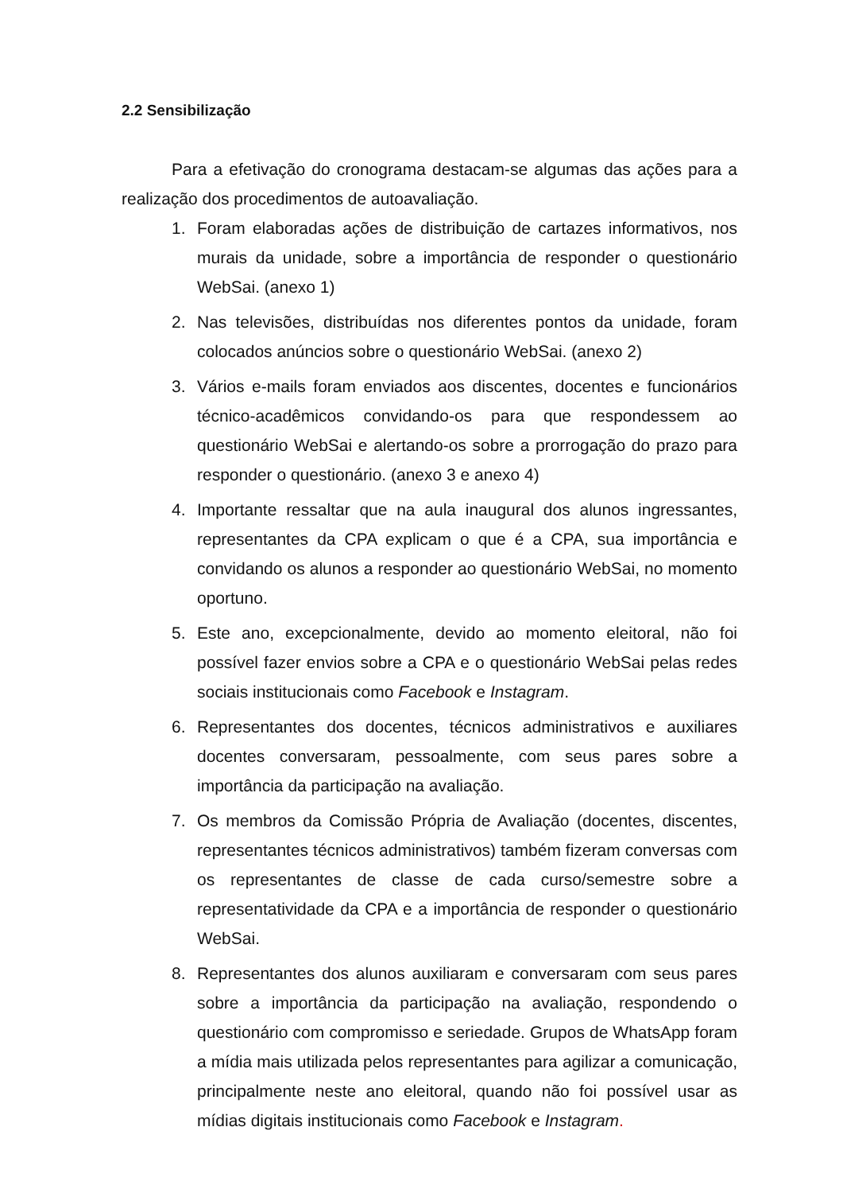2.2 Sensibilização
Para a efetivação do cronograma destacam-se algumas das ações para a realização dos procedimentos de autoavaliação.
1. Foram elaboradas ações de distribuição de cartazes informativos, nos murais da unidade, sobre a importância de responder o questionário WebSai. (anexo 1)
2. Nas televisões, distribuídas nos diferentes pontos da unidade, foram colocados anúncios sobre o questionário WebSai. (anexo 2)
3. Vários e-mails foram enviados aos discentes, docentes e funcionários técnico-acadêmicos convidando-os para que respondessem ao questionário WebSai e alertando-os sobre a prorrogação do prazo para responder o questionário. (anexo 3 e anexo 4)
4. Importante ressaltar que na aula inaugural dos alunos ingressantes, representantes da CPA explicam o que é a CPA, sua importância e convidando os alunos a responder ao questionário WebSai, no momento oportuno.
5. Este ano, excepcionalmente, devido ao momento eleitoral, não foi possível fazer envios sobre a CPA e o questionário WebSai pelas redes sociais institucionais como Facebook e Instagram.
6. Representantes dos docentes, técnicos administrativos e auxiliares docentes conversaram, pessoalmente, com seus pares sobre a importância da participação na avaliação.
7. Os membros da Comissão Própria de Avaliação (docentes, discentes, representantes técnicos administrativos) também fizeram conversas com os representantes de classe de cada curso/semestre sobre a representatividade da CPA e a importância de responder o questionário WebSai.
8. Representantes dos alunos auxiliaram e conversaram com seus pares sobre a importância da participação na avaliação, respondendo o questionário com compromisso e seriedade. Grupos de WhatsApp foram a mídia mais utilizada pelos representantes para agilizar a comunicação, principalmente neste ano eleitoral, quando não foi possível usar as mídias digitais institucionais como Facebook e Instagram.